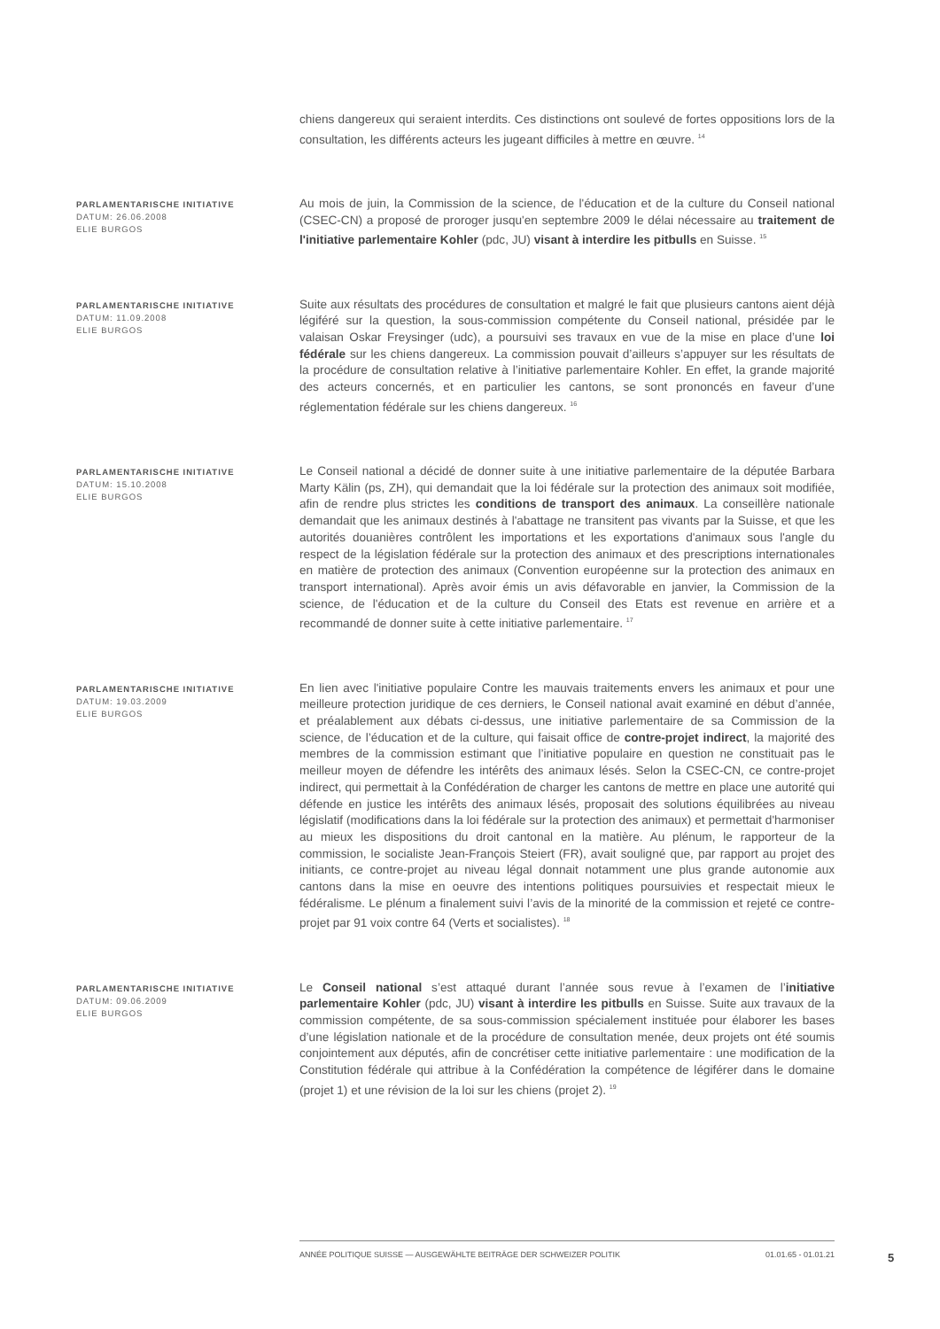chiens dangereux qui seraient interdits. Ces distinctions ont soulevé de fortes oppositions lors de la consultation, les différents acteurs les jugeant difficiles à mettre en œuvre. <sup>14</sup>
PARLAMENTARISCHE INITIATIVE
DATUM: 26.06.2008
ELIE BURGOS
Au mois de juin, la Commission de la science, de l'éducation et de la culture du Conseil national (CSEC-CN) a proposé de proroger jusqu'en septembre 2009 le délai nécessaire au traitement de l'initiative parlementaire Kohler (pdc, JU) visant à interdire les pitbulls en Suisse. <sup>15</sup>
PARLAMENTARISCHE INITIATIVE
DATUM: 11.09.2008
ELIE BURGOS
Suite aux résultats des procédures de consultation et malgré le fait que plusieurs cantons aient déjà légiféré sur la question, la sous-commission compétente du Conseil national, présidée par le valaisan Oskar Freysinger (udc), a poursuivi ses travaux en vue de la mise en place d’une loi fédérale sur les chiens dangereux. La commission pouvait d’ailleurs s’appuyer sur les résultats de la procédure de consultation relative à l’initiative parlementaire Kohler. En effet, la grande majorité des acteurs concernés, et en particulier les cantons, se sont prononcés en faveur d’une réglementation fédérale sur les chiens dangereux. <sup>16</sup>
PARLAMENTARISCHE INITIATIVE
DATUM: 15.10.2008
ELIE BURGOS
Le Conseil national a décidé de donner suite à une initiative parlementaire de la députée Barbara Marty Kälin (ps, ZH), qui demandait que la loi fédérale sur la protection des animaux soit modifiée, afin de rendre plus strictes les conditions de transport des animaux. La conseillère nationale demandait que les animaux destinés à l'abattage ne transitent pas vivants par la Suisse, et que les autorités douanières contrôlent les importations et les exportations d'animaux sous l'angle du respect de la législation fédérale sur la protection des animaux et des prescriptions internationales en matière de protection des animaux (Convention européenne sur la protection des animaux en transport international). Après avoir émis un avis défavorable en janvier, la Commission de la science, de l'éducation et de la culture du Conseil des Etats est revenue en arrière et a recommandé de donner suite à cette initiative parlementaire. <sup>17</sup>
PARLAMENTARISCHE INITIATIVE
DATUM: 19.03.2009
ELIE BURGOS
En lien avec l'initiative populaire Contre les mauvais traitements envers les animaux et pour une meilleure protection juridique de ces derniers, le Conseil national avait examiné en début d’année, et préalablement aux débats ci-dessus, une initiative parlementaire de sa Commission de la science, de l’éducation et de la culture, qui faisait office de contre-projet indirect, la majorité des membres de la commission estimant que l’initiative populaire en question ne constituait pas le meilleur moyen de défendre les intérêts des animaux lésés. Selon la CSEC-CN, ce contre-projet indirect, qui permettait à la Confédération de charger les cantons de mettre en place une autorité qui défende en justice les intérêts des animaux lésés, proposait des solutions équilibrées au niveau législatif (modifications dans la loi fédérale sur la protection des animaux) et permettait d'harmoniser au mieux les dispositions du droit cantonal en la matière. Au plénum, le rapporteur de la commission, le socialiste Jean-François Steiert (FR), avait souligné que, par rapport au projet des initiants, ce contre-projet au niveau légal donnait notamment une plus grande autonomie aux cantons dans la mise en oeuvre des intentions politiques poursuivies et respectait mieux le fédéralisme. Le plénum a finalement suivi l’avis de la minorité de la commission et rejeté ce contre-projet par 91 voix contre 64 (Verts et socialistes). <sup>18</sup>
PARLAMENTARISCHE INITIATIVE
DATUM: 09.06.2009
ELIE BURGOS
Le Conseil national s’est attaqué durant l’année sous revue à l’examen de l’initiative parlementaire Kohler (pdc, JU) visant à interdire les pitbulls en Suisse. Suite aux travaux de la commission compétente, de sa sous-commission spécialement instituée pour élaborer les bases d’une législation nationale et de la procédure de consultation menée, deux projets ont été soumis conjointement aux députés, afin de concrétiser cette initiative parlementaire : une modification de la Constitution fédérale qui attribue à la Confédération la compétence de légiférer dans le domaine (projet 1) et une révision de la loi sur les chiens (projet 2). <sup>19</sup>
ANNÉE POLITIQUE SUISSE — AUSGEWÄHLTE BEITRÄGE DER SCHWEIZER POLITIK 01.01.65 - 01.01.21
5